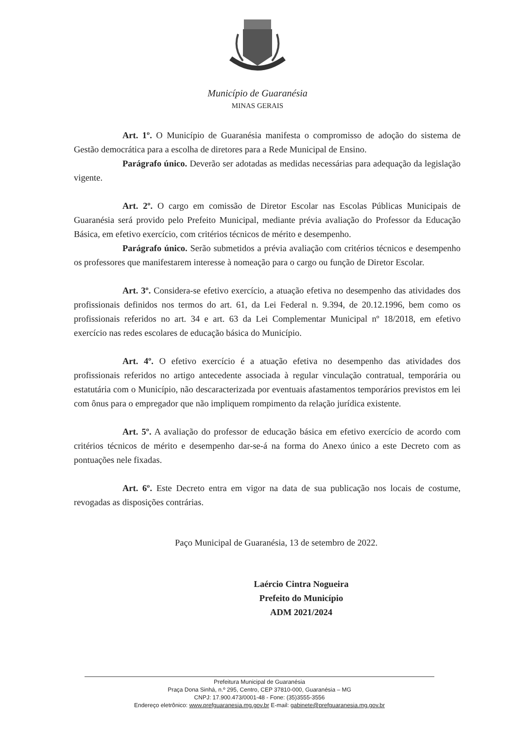Município de Guaranésia
MINAS GERAIS
Art. 1º. O Município de Guaranésia manifesta o compromisso de adoção do sistema de Gestão democrática para a escolha de diretores para a Rede Municipal de Ensino.
Parágrafo único. Deverão ser adotadas as medidas necessárias para adequação da legislação vigente.
Art. 2º. O cargo em comissão de Diretor Escolar nas Escolas Públicas Municipais de Guaranésia será provido pelo Prefeito Municipal, mediante prévia avaliação do Professor da Educação Básica, em efetivo exercício, com critérios técnicos de mérito e desempenho.
Parágrafo único. Serão submetidos a prévia avaliação com critérios técnicos e desempenho os professores que manifestarem interesse à nomeação para o cargo ou função de Diretor Escolar.
Art. 3º. Considera-se efetivo exercício, a atuação efetiva no desempenho das atividades dos profissionais definidos nos termos do art. 61, da Lei Federal n. 9.394, de 20.12.1996, bem como os profissionais referidos no art. 34 e art. 63 da Lei Complementar Municipal nº 18/2018, em efetivo exercício nas redes escolares de educação básica do Município.
Art. 4º. O efetivo exercício é a atuação efetiva no desempenho das atividades dos profissionais referidos no artigo antecedente associada à regular vinculação contratual, temporária ou estatutária com o Município, não descaracterizada por eventuais afastamentos temporários previstos em lei com ônus para o empregador que não impliquem rompimento da relação jurídica existente.
Art. 5º. A avaliação do professor de educação básica em efetivo exercício de acordo com critérios técnicos de mérito e desempenho dar-se-á na forma do Anexo único a este Decreto com as pontuações nele fixadas.
Art. 6º. Este Decreto entra em vigor na data de sua publicação nos locais de costume, revogadas as disposições contrárias.
Paço Municipal de Guaranésia, 13 de setembro de 2022.
Laércio Cintra Nogueira
Prefeito do Município
ADM 2021/2024
Prefeitura Municipal de Guaranésia
Praça Dona Sinhá, n.º 295, Centro, CEP 37810-000, Guaranésia – MG
CNPJ: 17.900.473/0001-48 - Fone: (35)3555-3556
Endereço eletrônico: www.prefguaranesia.mg.gov.br E-mail: gabinete@prefguaranesia.mg.gov.br